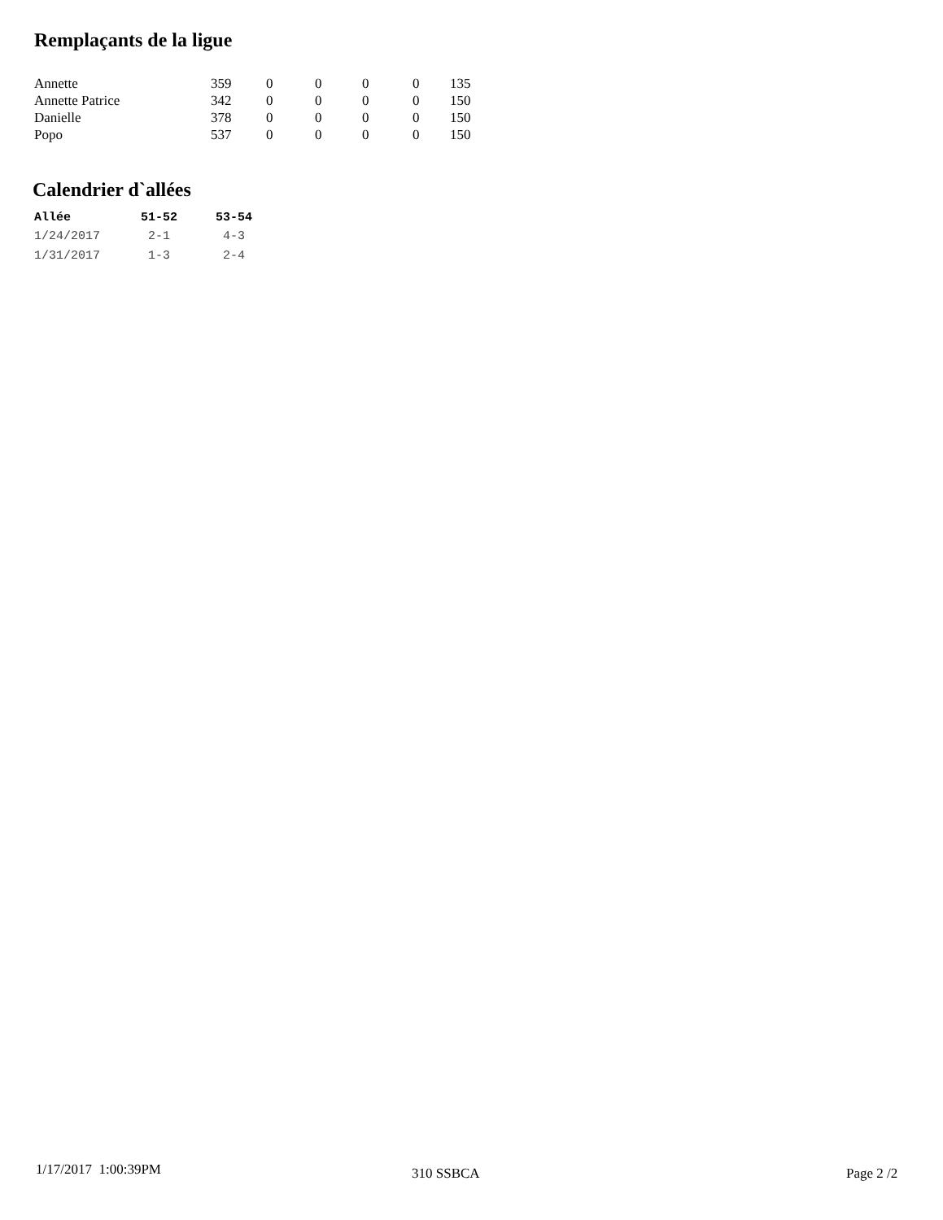Remplaçants de la ligue
| Annette | 359 | 0 | 0 | 0 | 0 | 135 |
| Annette Patrice | 342 | 0 | 0 | 0 | 0 | 150 |
| Danielle | 378 | 0 | 0 | 0 | 0 | 150 |
| Popo | 537 | 0 | 0 | 0 | 0 | 150 |
Calendrier d`allées
| Allée | 51-52 | 53-54 |
| --- | --- | --- |
| 1/24/2017 | 2-1 | 4-3 |
| 1/31/2017 | 1-3 | 2-4 |
1/17/2017 1:00:39PM 310 SSBCA Page 2 /2